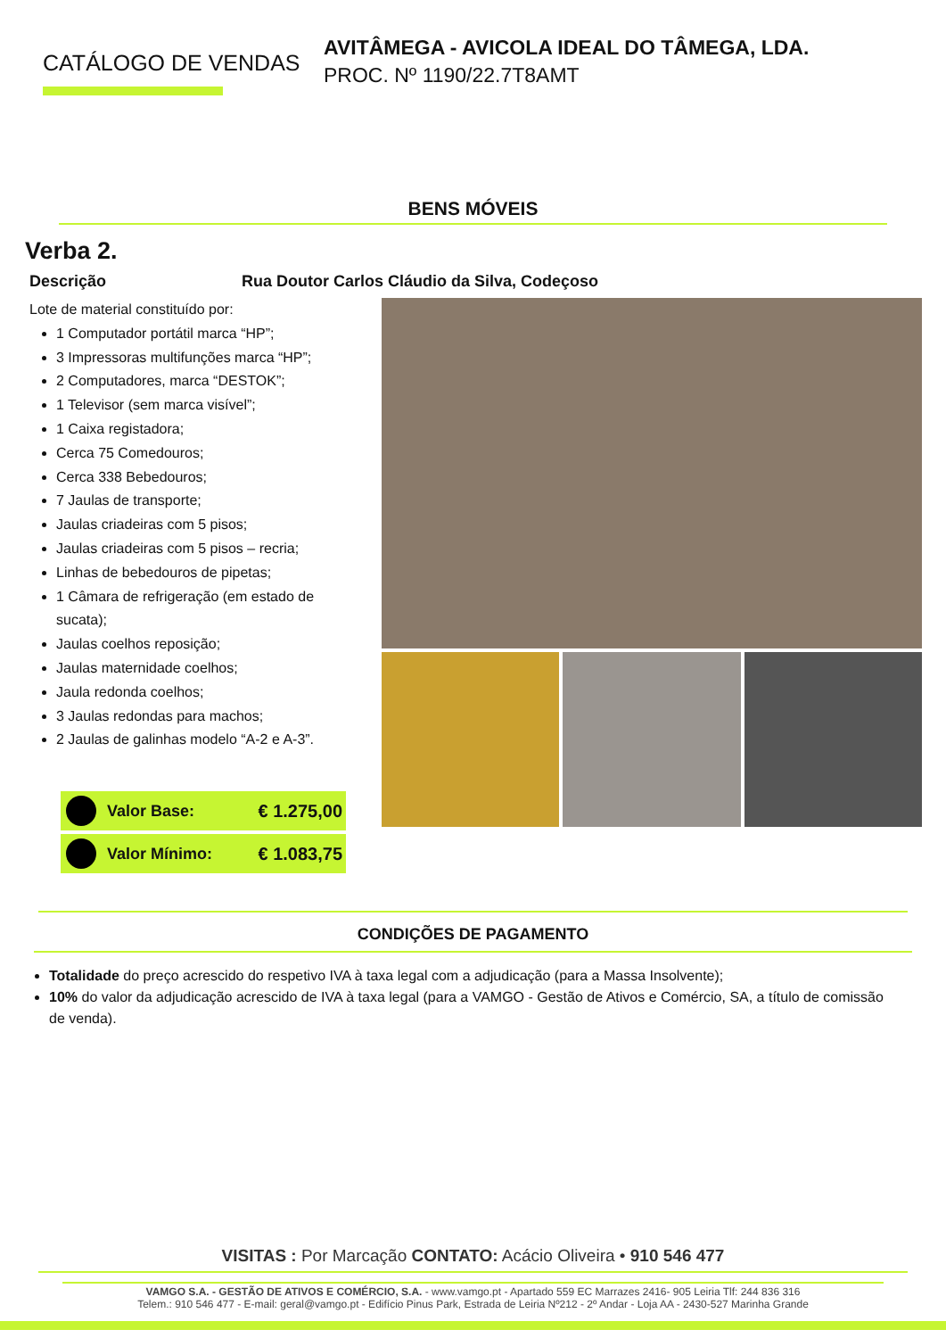CATÁLOGO DE VENDAS
AVITÂMEGA - AVICOLA IDEAL DO TÂMEGA, LDA.
PROC. Nº 1190/22.7T8AMT
BENS MÓVEIS
Verba 2.
Descrição Rua Doutor Carlos Cláudio da Silva, Codeçoso
Lote de material constituído por:
1 Computador portátil marca “HP”;
3 Impressoras multifunções marca “HP”;
2 Computadores, marca “DESTOK”;
1 Televisor (sem marca visível”;
1 Caixa registadora;
Cerca 75 Comedouros;
Cerca 338 Bebedouros;
7 Jaulas de transporte;
Jaulas criadeiras com 5 pisos;
Jaulas criadeiras com 5 pisos – recria;
Linhas de bebedouros de pipetas;
1 Câmara de refrigeração (em estado de sucata);
Jaulas coelhos reposição;
Jaulas maternidade coelhos;
Jaula redonda coelhos;
3 Jaulas redondas para machos;
2 Jaulas de galinhas modelo “A-2 e A-3”.
Valor Base: € 1.275,00
Valor Mínimo: € 1.083,75
CONDIÇÕES DE PAGAMENTO
Totalidade do preço acrescido do respetivo IVA à taxa legal com a adjudicação (para a Massa Insolvente);
10% do valor da adjudicação acrescido de IVA à taxa legal (para a VAMGO - Gestão de Ativos e Comércio, SA, a título de comissão de venda).
VISITAS : Por Marcação CONTATO: Acácio Oliveira • 910 546 477
VAMGO S.A. - GESTÃO DE ATIVOS E COMÉRCIO, S.A. - www.vamgo.pt - Apartado 559 EC Marrazes 2416- 905 Leiria Tlf: 244 836 316
Telem.: 910 546 477 - E-mail: geral@vamgo.pt - Edifício Pinus Park, Estrada de Leiria Nº212 - 2º Andar - Loja AA - 2430-527 Marinha Grande